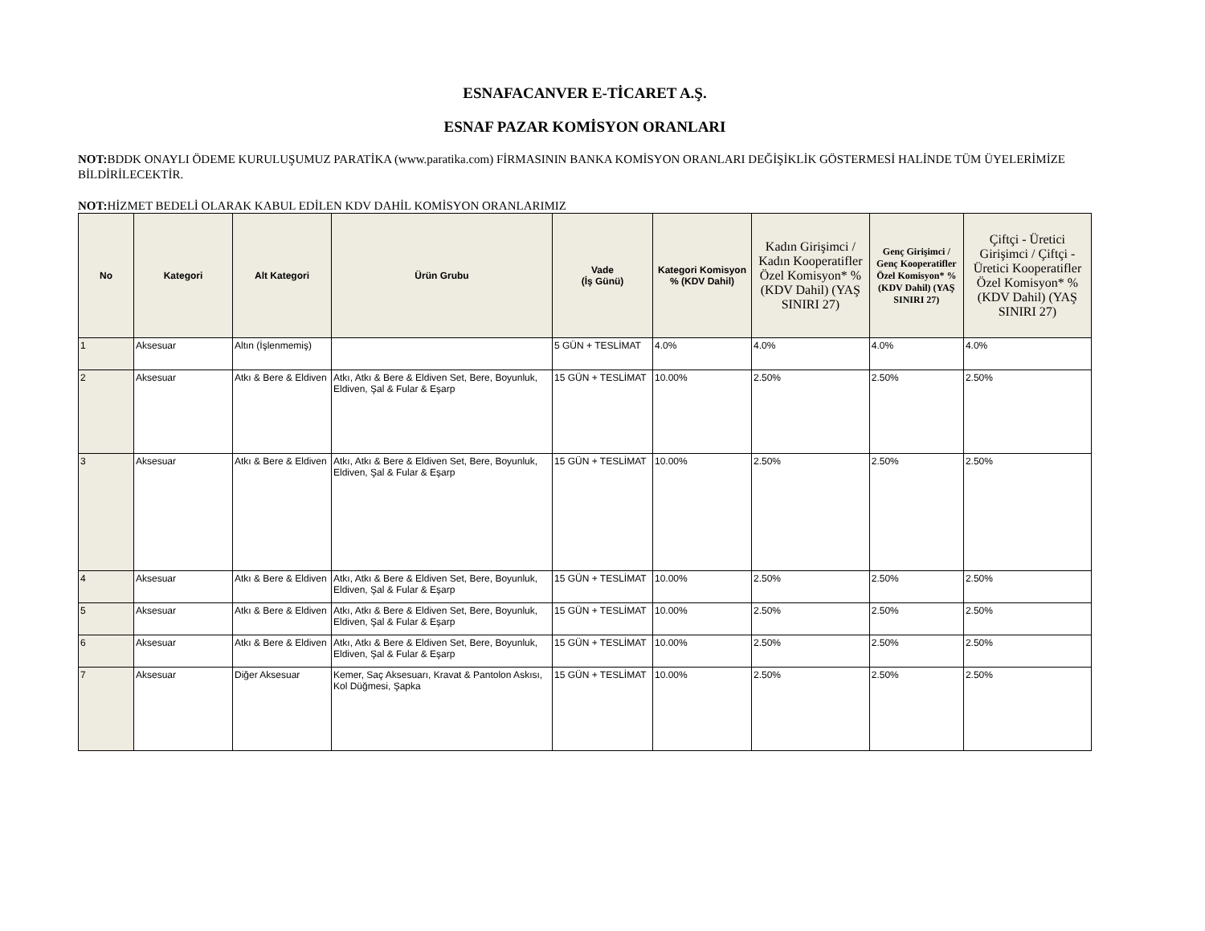ESNAFACANVER E-TİCARET A.Ş.
ESNAF PAZAR KOMİSYON ORANLARI
NOT: BDDK ONAYLI ÖDEME KURULUŞUMUZ PARATİKA (www.paratika.com) FİRMASININ BANKA KOMİSYON ORANLARI DEĞİŞİKLİK GÖSTERMESİ HALİNDE TÜM ÜYELERİMİZE BİLDİRİLECEKTİR.
NOT: HİZMET BEDELİ OLARAK KABUL EDİLEN KDV DAHİL KOMİSYON ORANLARIMIZ
| No | Kategori | Alt Kategori | Ürün Grubu | Vade (İş Günü) | Kategori Komisyon % (KDV Dahil) | Kadın Girişimci / Kadın Kooperatifler Özel Komisyon* % (KDV Dahil) (YAŞ SINIRI 27) | Genç Girişimci / Genç Kooperatifler Özel Komisyon* % (KDV Dahil) (YAŞ SINIRI 27) | Çiftçi - Üretici Girişimci / Çiftçi - Üretici Kooperatifler Özel Komisyon* % (KDV Dahil) (YAŞ SINIRI 27) |
| --- | --- | --- | --- | --- | --- | --- | --- | --- |
| 1 | Aksesuar | Altın (İşlenmemiş) | | 5 GÜN + TESLİMAT | 4.0% | 4.0% | 4.0% | 4.0% |
| 2 | Aksesuar | Atkı & Bere & Eldiven | Atkı, Atkı & Bere & Eldiven Set, Bere, Boyunluk, Eldiven, Şal & Fular & Eşarp | 15 GÜN + TESLİMAT | 10.00% | 2.50% | 2.50% | 2.50% |
| 3 | Aksesuar | Atkı & Bere & Eldiven | Atkı, Atkı & Bere & Eldiven Set, Bere, Boyunluk, Eldiven, Şal & Fular & Eşarp | 15 GÜN + TESLİMAT | 10.00% | 2.50% | 2.50% | 2.50% |
| 4 | Aksesuar | Atkı & Bere & Eldiven | Atkı, Atkı & Bere & Eldiven Set, Bere, Boyunluk, Eldiven, Şal & Fular & Eşarp | 15 GÜN + TESLİMAT | 10.00% | 2.50% | 2.50% | 2.50% |
| 5 | Aksesuar | Atkı & Bere & Eldiven | Atkı, Atkı & Bere & Eldiven Set, Bere, Boyunluk, Eldiven, Şal & Fular & Eşarp | 15 GÜN + TESLİMAT | 10.00% | 2.50% | 2.50% | 2.50% |
| 6 | Aksesuar | Atkı & Bere & Eldiven | Atkı, Atkı & Bere & Eldiven Set, Bere, Boyunluk, Eldiven, Şal & Fular & Eşarp | 15 GÜN + TESLİMAT | 10.00% | 2.50% | 2.50% | 2.50% |
| 7 | Aksesuar | Diğer Aksesuar | Kemer, Saç Aksesuarı, Kravat & Pantolon Askısı, Kol Düğmesi, Şapka | 15 GÜN + TESLİMAT | 10.00% | 2.50% | 2.50% | 2.50% |